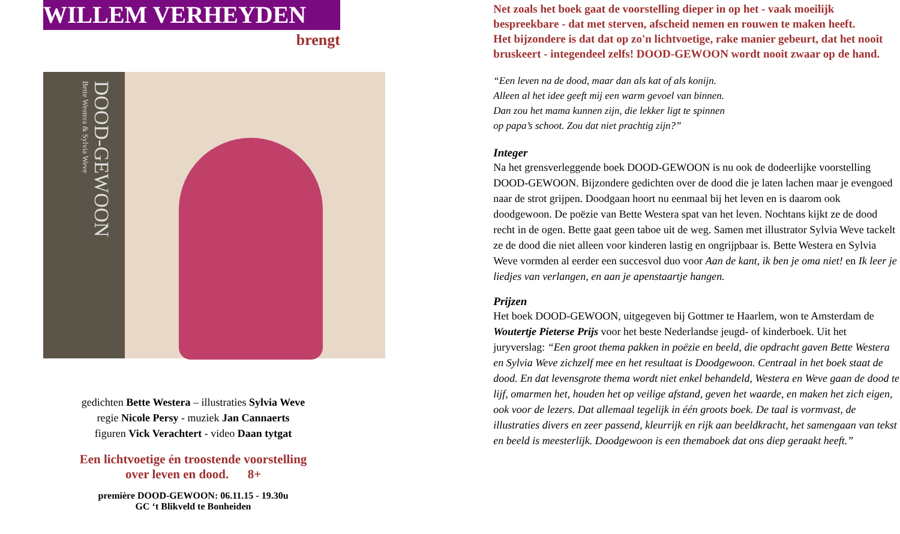WILLEM VERHEYDEN
brengt
DOOD-GEWOON
Bette Westera & Sylvia Weve
gedichten Bette Westera – illustraties Sylvia Weve
regie Nicole Persy - muziek Jan Cannaerts
figuren Vick Verachtert - video Daan tytgat
Een lichtvoetige én troostende voorstelling
over leven en dood. 8+
première DOOD-GEWOON: 06.11.15 - 19.30u
GC ‘t Blikveld te Bonheiden
Net zoals het boek gaat de voorstelling dieper in op het - vaak moeilijk bespreekbare - dat met sterven, afscheid nemen en rouwen te maken heeft.
Het bijzondere is dat dat op zo'n lichtvoetige, rake manier gebeurt, dat het nooit bruskeert - integendeel zelfs! DOOD-GEWOON wordt nooit zwaar op de hand.
“Een leven na de dood, maar dan als kat of als konijn.
Alleen al het idee geeft mij een warm gevoel van binnen.
Dan zou het mama kunnen zijn, die lekker ligt te spinnen
op papa’s schoot. Zou dat niet prachtig zijn?”
Integer
Na het grensverleggende boek DOOD-GEWOON is nu ook de dodeerlijke voorstelling DOOD-GEWOON. Bijzondere gedichten over de dood die je laten lachen maar je evengoed naar de strot grijpen. Doodgaan hoort nu eenmaal bij het leven en is daarom ook doodgewoon. De poëzie van Bette Westera spat van het leven. Nochtans kijkt ze de dood recht in de ogen. Bette gaat geen taboe uit de weg. Samen met illustrator Sylvia Weve tackelt ze de dood die niet alleen voor kinderen lastig en ongrijpbaar is. Bette Westera en Sylvia Weve vormden al eerder een succesvol duo voor Aan de kant, ik ben je oma niet! en Ik leer je liedjes van verlangen, en aan je apenstaartje hangen.
Prijzen
Het boek DOOD-GEWOON, uitgegeven bij Gottmer te Haarlem, won te Amsterdam de Woutertje Pieterse Prijs voor het beste Nederlandse jeugd- of kinderboek. Uit het juryverslag: “Een groot thema pakken in poëzie en beeld, die opdracht gaven Bette Westera en Sylvia Weve zichzelf mee en het resultaat is Doodgewoon. Centraal in het boek staat de dood. En dat levensgrote thema wordt niet enkel behandeld, Westera en Weve gaan de dood te lijf, omarmen het, houden het op veilige afstand, geven het waarde, en maken het zich eigen, ook voor de lezers. Dat allemaal tegelijk in één groots boek. De taal is vormvast, de illustraties divers en zeer passend, kleurrijk en rijk aan beeldkracht, het samengaan van tekst en beeld is meesterlijk. Doodgewoon is een themaboek dat ons diep geraakt heeft.”